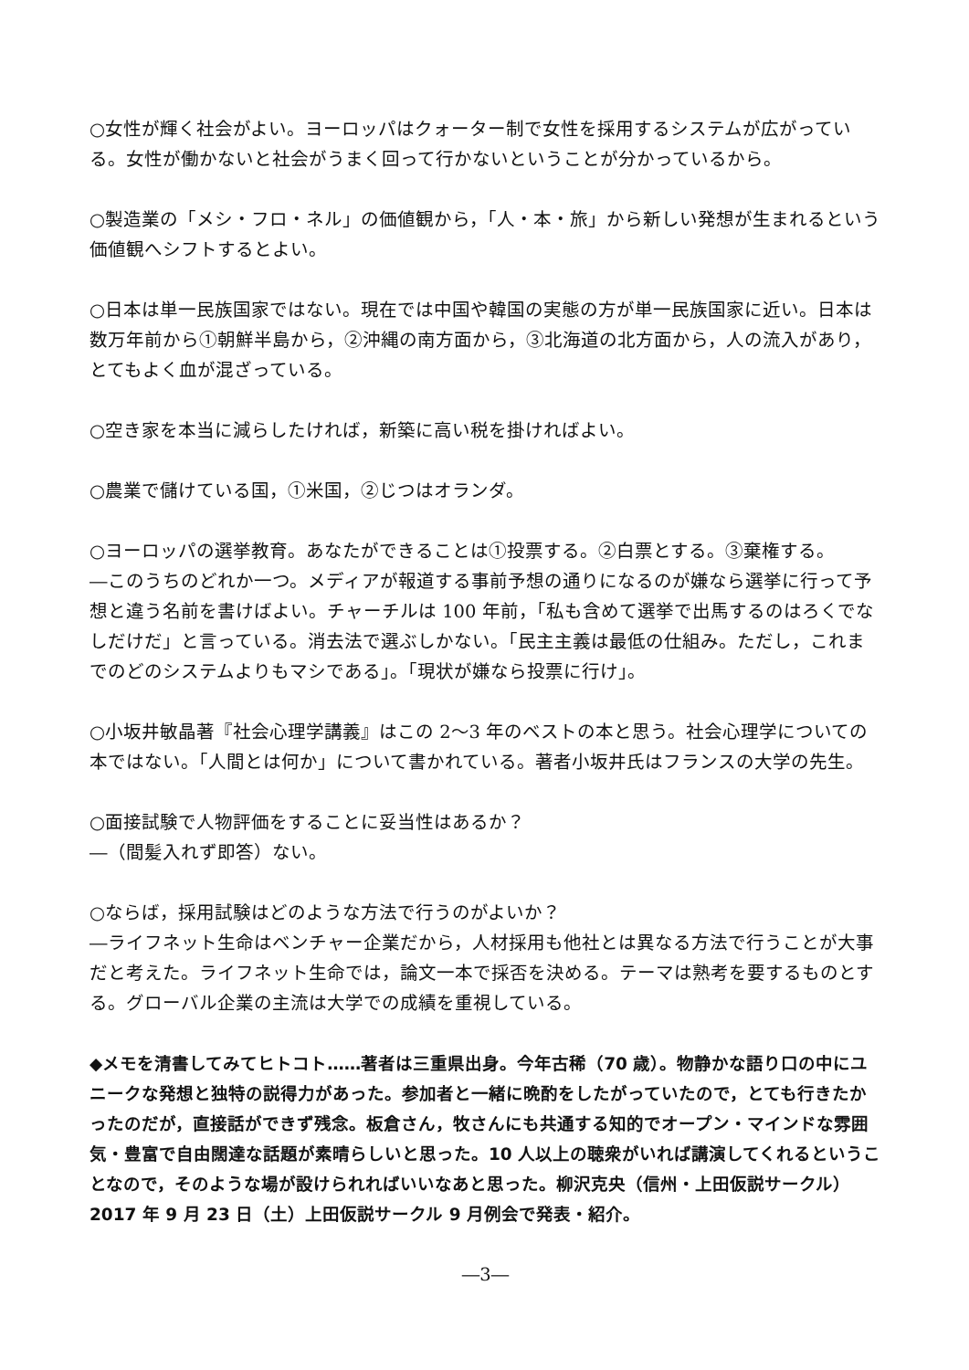○女性が輝く社会がよい。ヨーロッパはクォーター制で女性を採用するシステムが広がっている。女性が働かないと社会がうまく回って行かないということが分かっているから。
○製造業の「メシ・フロ・ネル」の価値観から，「人・本・旅」から新しい発想が生まれるという価値観へシフトするとよい。
○日本は単一民族国家ではない。現在では中国や韓国の実態の方が単一民族国家に近い。日本は数万年前から①朝鮮半島から，②沖縄の南方面から，③北海道の北方面から，人の流入があり，とてもよく血が混ざっている。
○空き家を本当に減らしたければ，新築に高い税を掛ければよい。
○農業で儲けている国，①米国，②じつはオランダ。
○ヨーロッパの選挙教育。あなたができることは①投票する。②白票とする。③棄権する。
―このうちのどれか一つ。メディアが報道する事前予想の通りになるのが嫌なら選挙に行って予想と違う名前を書けばよい。チャーチルは 100 年前，「私も含めて選挙で出馬するのはろくでなしだけだ」と言っている。消去法で選ぶしかない。「民主主義は最低の仕組み。ただし，これまでのどのシステムよりもマシである」。「現状が嫌なら投票に行け」。
○小坂井敏晶著『社会心理学講義』はこの 2～3 年のベストの本と思う。社会心理学についての本ではない。「人間とは何か」について書かれている。著者小坂井氏はフランスの大学の先生。
○面接試験で人物評価をすることに妥当性はあるか？
―（間髪入れず即答）ない。
○ならば，採用試験はどのような方法で行うのがよいか？
―ライフネット生命はベンチャー企業だから，人材採用も他社とは異なる方法で行うことが大事だと考えた。ライフネット生命では，論文一本で採否を決める。テーマは熟考を要するものとする。グローバル企業の主流は大学での成績を重視している。
◆メモを清書してみてヒトコト……著者は三重県出身。今年古稀（70 歳）。物静かな語り口の中にユニークな発想と独特の説得力があった。参加者と一緒に晩酌をしたがっていたので，とても行きたかったのだが，直接話ができず残念。板倉さん，牧さんにも共通する知的でオープン・マインドな雰囲気・豊富で自由闊達な話題が素晴らしいと思った。10 人以上の聴衆がいれば講演してくれるということなので，そのような場が設けられればいいなあと思った。柳沢克央（信州・上田仮説サークル）2017 年 9 月 23 日（土）上田仮説サークル 9 月例会で発表・紹介。
―3―